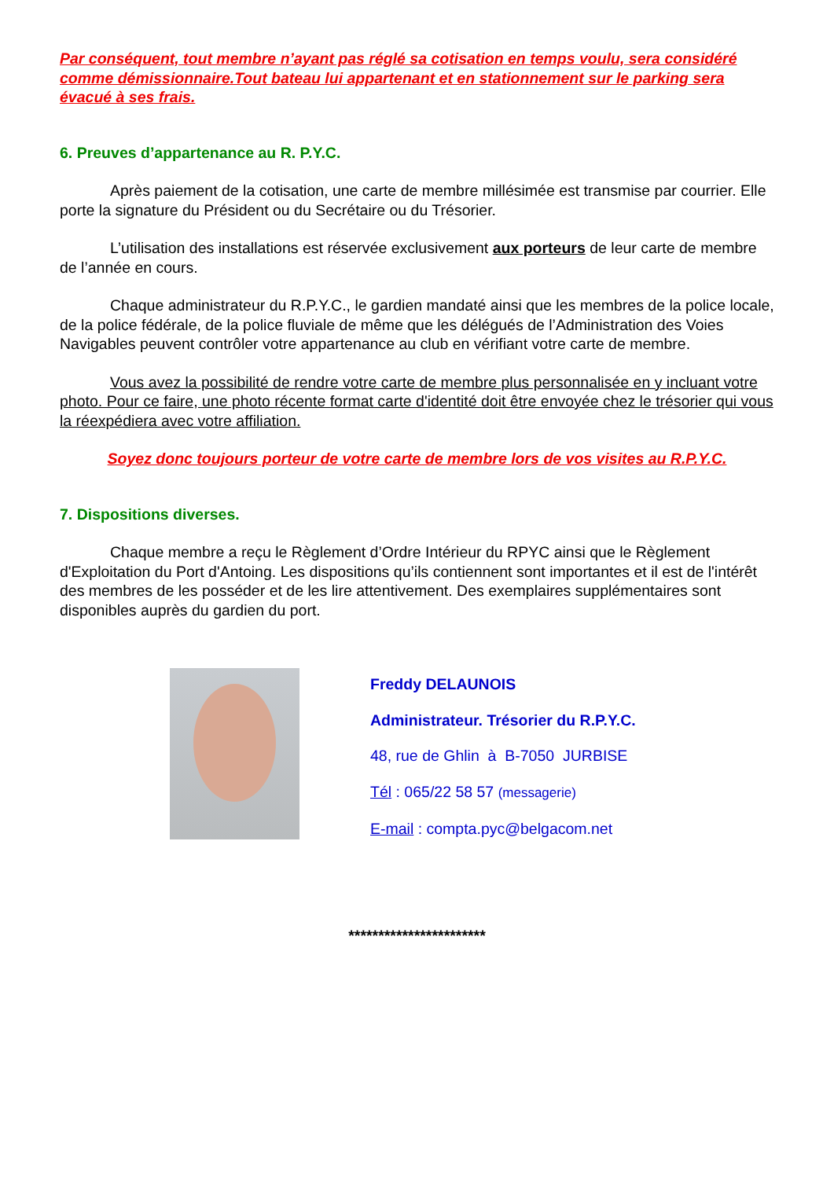Par conséquent, tout membre n’ayant pas réglé sa cotisation en temps voulu, sera considéré comme démissionnaire.Tout bateau lui appartenant et en stationnement sur le parking sera évacué à ses frais.
6. Preuves d’appartenance au R. P.Y.C.
Après paiement de la cotisation, une carte de membre millésimée est transmise par courrier. Elle porte la signature du Président ou du Secrétaire ou du Trésorier.
L’utilisation des installations est réservée exclusivement aux porteurs de leur carte de membre de l’année en cours.
Chaque administrateur du R.P.Y.C., le gardien mandaté ainsi que les membres de la police locale, de la police fédérale, de la police fluviale de même que les délégués de l’Administration des Voies Navigables peuvent contrôler votre appartenance au club en vérifiant votre carte de membre.
Vous avez la possibilité de rendre votre carte de membre plus personnalisée en y incluant votre photo. Pour ce faire, une photo récente format carte d'identité doit être envoyée chez le trésorier qui vous la réexpédiera avec votre affiliation.
Soyez donc toujours porteur de votre carte de membre lors de vos visites au R.P.Y.C.
7. Dispositions diverses.
Chaque membre a reçu le Règlement d’Ordre Intérieur du RPYC ainsi que le Règlement d'Exploitation du Port d'Antoing. Les dispositions qu’ils contiennent sont importantes et il est de l'intérêt des membres de les posséder et de les lire attentivement. Des exemplaires supplémentaires sont disponibles auprès du gardien du port.
Freddy DELAUNOIS
Administrateur. Trésorier du R.P.Y.C.
48, rue de Ghlin à B-7050 JURBISE
Tél : 065/22 58 57 (messagerie)
E-mail : compta.pyc@belgacom.net
***********************